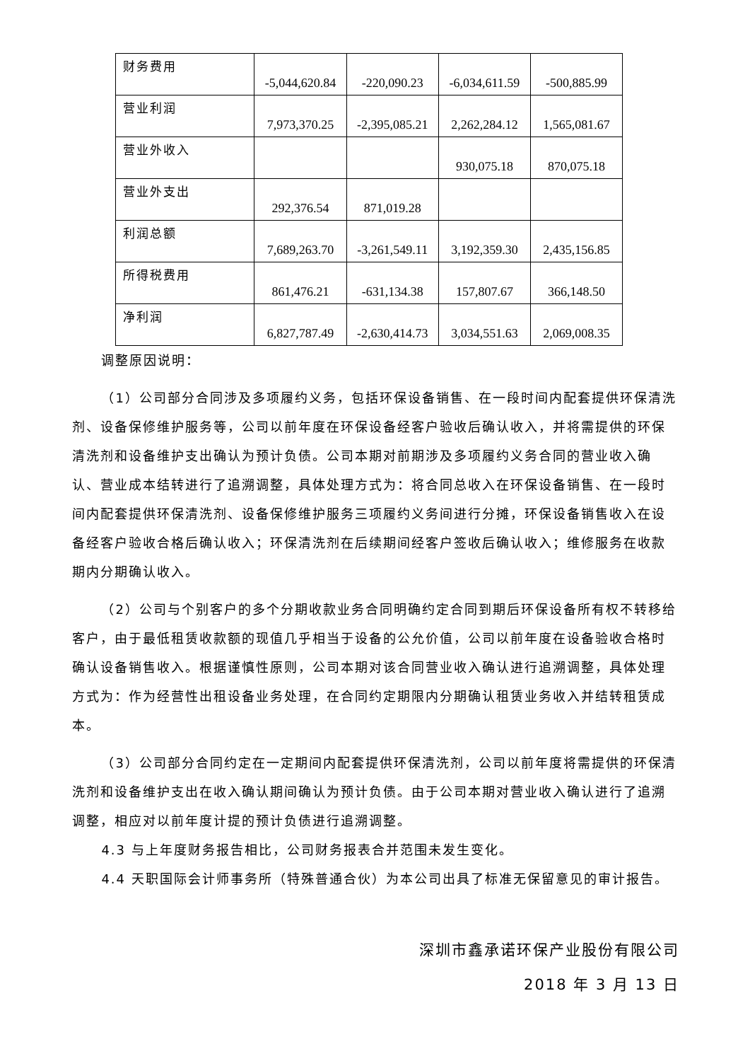| 财务费用 | -5,044,620.84 | -220,090.23 | -6,034,611.59 | -500,885.99 |
| 营业利润 | 7,973,370.25 | -2,395,085.21 | 2,262,284.12 | 1,565,081.67 |
| 营业外收入 | | | 930,075.18 | 870,075.18 |
| 营业外支出 | 292,376.54 | 871,019.28 | | |
| 利润总额 | 7,689,263.70 | -3,261,549.11 | 3,192,359.30 | 2,435,156.85 |
| 所得税费用 | 861,476.21 | -631,134.38 | 157,807.67 | 366,148.50 |
| 净利润 | 6,827,787.49 | -2,630,414.73 | 3,034,551.63 | 2,069,008.35 |
调整原因说明：
（1）公司部分合同涉及多项履约义务，包括环保设备销售、在一段时间内配套提供环保清洗剂、设备保修维护服务等，公司以前年度在环保设备经客户验收后确认收入，并将需提供的环保清洗剂和设备维护支出确认为预计负债。公司本期对前期涉及多项履约义务合同的营业收入确认、营业成本结转进行了追溯调整，具体处理方式为：将合同总收入在环保设备销售、在一段时间内配套提供环保清洗剂、设备保修维护服务三项履约义务间进行分摊，环保设备销售收入在设备经客户验收合格后确认收入；环保清洗剂在后续期间经客户签收后确认收入；维修服务在收款期内分期确认收入。
（2）公司与个别客户的多个分期收款业务合同明确约定合同到期后环保设备所有权不转移给客户，由于最低租赁收款额的现值几乎相当于设备的公允价值，公司以前年度在设备验收合格时确认设备销售收入。根据谨慎性原则，公司本期对该合同营业收入确认进行追溯调整，具体处理方式为：作为经营性出租设备业务处理，在合同约定期限内分期确认租赁业务收入并结转租赁成本。
（3）公司部分合同约定在一定期间内配套提供环保清洗剂，公司以前年度将需提供的环保清洗剂和设备维护支出在收入确认期间确认为预计负债。由于公司本期对营业收入确认进行了追溯调整，相应对以前年度计提的预计负债进行追溯调整。
4.3 与上年度财务报告相比，公司财务报表合并范围未发生变化。
4.4 天职国际会计师事务所（特殊普通合伙）为本公司出具了标准无保留意见的审计报告。
深圳市鑫承诺环保产业股份有限公司
2018 年 3 月 13 日